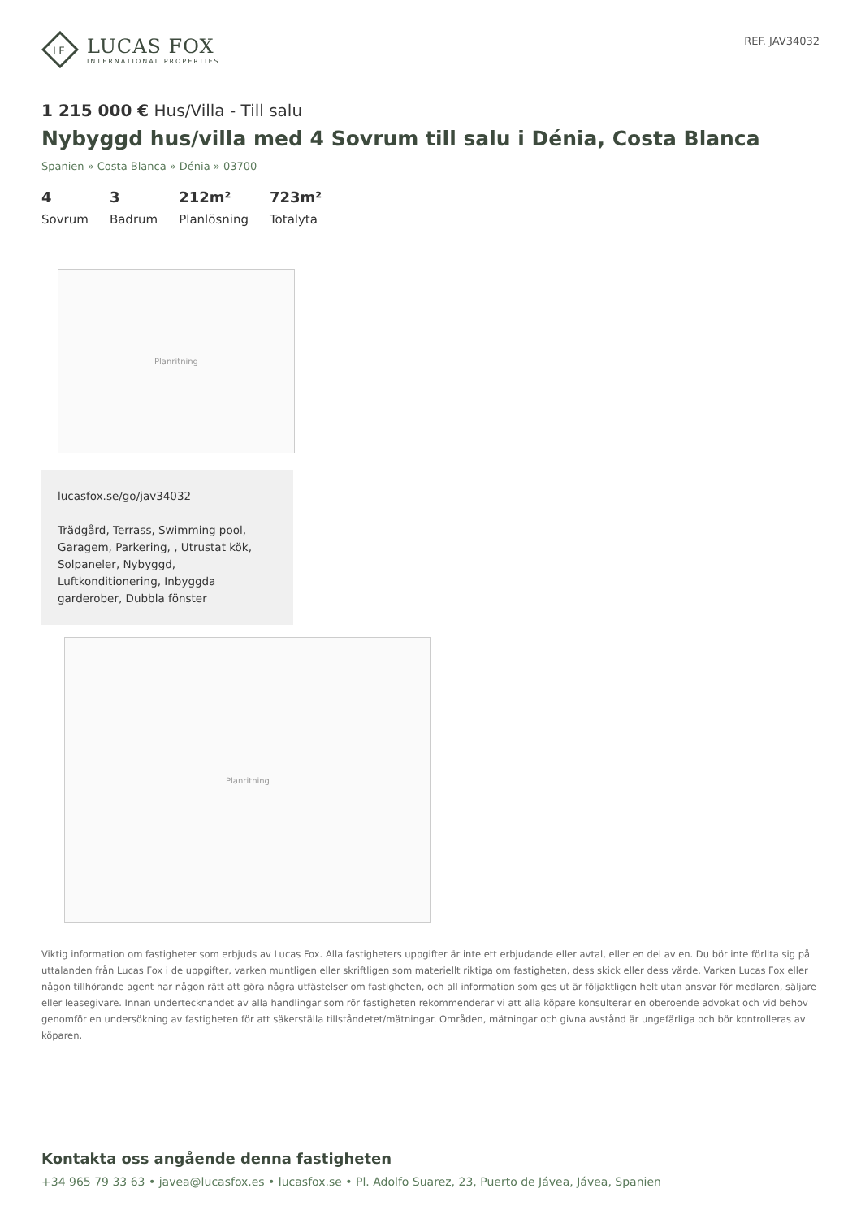LF
LUCAS FOX
INTERNATIONAL PROPERTIES
REF. JAV34032
1 215 000 € Hus/Villa - Till salu
Nybyggd hus/villa med 4 Sovrum till salu i Dénia, Costa Blanca
Spanien » Costa Blanca » Dénia » 03700
4
Sovrum
3
Badrum
212m²
Planlösning
723m²
Totalyta
Planritning
lucasfox.se/go/jav34032
Trädgård, Terrass, Swimming pool, Garagem, Parkering, , Utrustat kök, Solpaneler, Nybyggd, Luftkonditionering, Inbyggda garderober, Dubbla fönster
Planritning
Viktig information om fastigheter som erbjuds av Lucas Fox. Alla fastigheters uppgifter är inte ett erbjudande eller avtal, eller en del av en. Du bör inte förlita sig på uttalanden från Lucas Fox i de uppgifter, varken muntligen eller skriftligen som materiellt riktiga om fastigheten, dess skick eller dess värde. Varken Lucas Fox eller någon tillhörande agent har någon rätt att göra några utfästelser om fastigheten, och all information som ges ut är följaktligen helt utan ansvar för medlaren, säljare eller leasegivare. Innan undertecknandet av alla handlingar som rör fastigheten rekommenderar vi att alla köpare konsulterar en oberoende advokat och vid behov genomför en undersökning av fastigheten för att säkerställa tillståndetet/mätningar. Områden, mätningar och givna avstånd är ungefärliga och bör kontrolleras av köparen.
Kontakta oss angående denna fastigheten
+34 965 79 33 63 • javea@lucasfox.es • lucasfox.se • Pl. Adolfo Suarez, 23, Puerto de Jávea, Jávea, Spanien